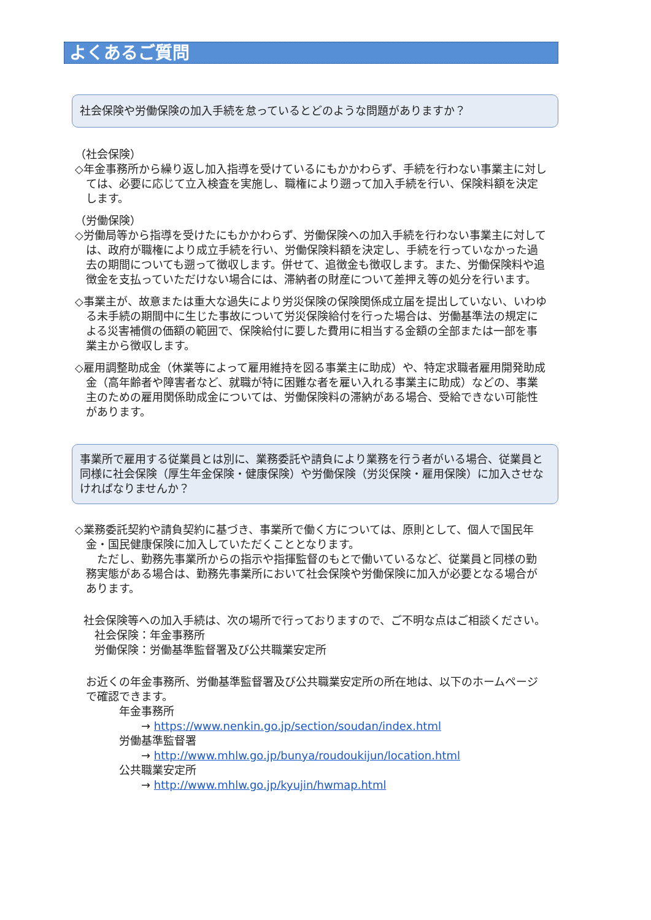よくあるご質問
社会保険や労働保険の加入手続を怠っているとどのような問題がありますか？
（社会保険）
◇年金事務所から繰り返し加入指導を受けているにもかかわらず、手続を行わない事業主に対しては、必要に応じて立入検査を実施し、職権により遡って加入手続を行い、保険料額を決定します。
（労働保険）
◇労働局等から指導を受けたにもかかわらず、労働保険への加入手続を行わない事業主に対しては、政府が職権により成立手続を行い、労働保険料額を決定し、手続を行っていなかった過去の期間についても遡って徴収します。併せて、追徴金も徴収します。また、労働保険料や追徴金を支払っていただけない場合には、滞納者の財産について差押え等の処分を行います。
◇事業主が、故意または重大な過失により労災保険の保険関係成立届を提出していない、いわゆる未手続の期間中に生じた事故について労災保険給付を行った場合は、労働基準法の規定による災害補償の価額の範囲で、保険給付に要した費用に相当する金額の全部または一部を事業主から徴収します。
◇雇用調整助成金（休業等によって雇用維持を図る事業主に助成）や、特定求職者雇用開発助成金（高年齢者や障害者など、就職が特に困難な者を雇い入れる事業主に助成）などの、事業主のための雇用関係助成金については、労働保険料の滞納がある場合、受給できない可能性があります。
事業所で雇用する従業員とは別に、業務委託や請負により業務を行う者がいる場合、従業員と同様に社会保険（厚生年金保険・健康保険）や労働保険（労災保険・雇用保険）に加入させなければなりませんか？
◇業務委託契約や請負契約に基づき、事業所で働く方については、原則として、個人で国民年金・国民健康保険に加入していただくこととなります。
　ただし、勤務先事業所からの指示や指揮監督のもとで働いているなど、従業員と同様の勤務実態がある場合は、勤務先事業所において社会保険や労働保険に加入が必要となる場合があります。
社会保険等への加入手続は、次の場所で行っておりますので、ご不明な点はご相談ください。
　社会保険：年金事務所
　労働保険：労働基準監督署及び公共職業安定所
お近くの年金事務所、労働基準監督署及び公共職業安定所の所在地は、以下のホームページで確認できます。
年金事務所
　　→ https://www.nenkin.go.jp/section/soudan/index.html
労働基準監督署
　　→ http://www.mhlw.go.jp/bunya/roudoukijun/location.html
公共職業安定所
　　→ http://www.mhlw.go.jp/kyujin/hwmap.html